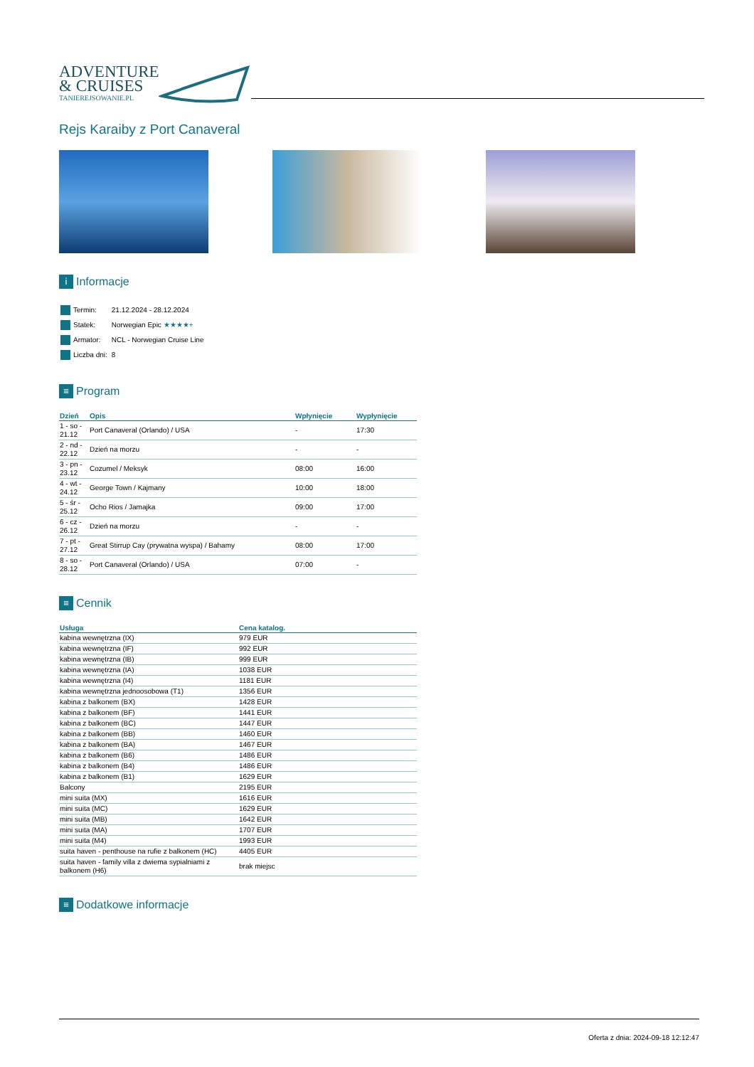ADVENTURE
& CRUISES
TANIEREJSOWANIE.PL
Rejs Karaiby z Port Canaveral
i Informacje
| Termin: | 21.12.2024 - 28.12.2024 |
| Statek: | Norwegian Epic ★★★★+ |
| Armator: | NCL - Norwegian Cruise Line |
| Liczba dni: | 8 |
≡ Program
| Dzień | Opis | Wpłynięcie | Wypłynięcie |
| --- | --- | --- | --- |
| 1 - so - 21.12 | Port Canaveral (Orlando) / USA | - | 17:30 |
| 2 - nd - 22.12 | Dzień na morzu | - | - |
| 3 - pn - 23.12 | Cozumel / Meksyk | 08:00 | 16:00 |
| 4 - wt - 24.12 | George Town / Kajmany | 10:00 | 18:00 |
| 5 - śr - 25.12 | Ocho Rios / Jamajka | 09:00 | 17:00 |
| 6 - cz - 26.12 | Dzień na morzu | - | - |
| 7 - pt - 27.12 | Great Stirrup Cay (prywatna wyspa) / Bahamy | 08:00 | 17:00 |
| 8 - so - 28.12 | Port Canaveral (Orlando) / USA | 07:00 | - |
≡ Cennik
| Usługa | Cena katalog. |
| --- | --- |
| kabina wewnętrzna (IX) | 979 EUR |
| kabina wewnętrzna (IF) | 992 EUR |
| kabina wewnętrzna (IB) | 999 EUR |
| kabina wewnętrzna (IA) | 1038 EUR |
| kabina wewnętrzna (I4) | 1181 EUR |
| kabina wewnętrzna jednoosobowa (T1) | 1356 EUR |
| kabina z balkonem (BX) | 1428 EUR |
| kabina z balkonem (BF) | 1441 EUR |
| kabina z balkonem (BC) | 1447 EUR |
| kabina z balkonem (BB) | 1460 EUR |
| kabina z balkonem (BA) | 1467 EUR |
| kabina z balkonem (B6) | 1486 EUR |
| kabina z balkonem (B4) | 1486 EUR |
| kabina z balkonem (B1) | 1629 EUR |
| Balcony | 2195 EUR |
| mini suita (MX) | 1616 EUR |
| mini suita (MC) | 1629 EUR |
| mini suita (MB) | 1642 EUR |
| mini suita (MA) | 1707 EUR |
| mini suita (M4) | 1993 EUR |
| suita haven - penthouse na rufie z balkonem (HC) | 4405 EUR |
| suita haven - family villa z dwiema sypialniami z balkonem (H6) | brak miejsc |
≡ Dodatkowe informacje
Oferta z dnia: 2024-09-18 12:12:47